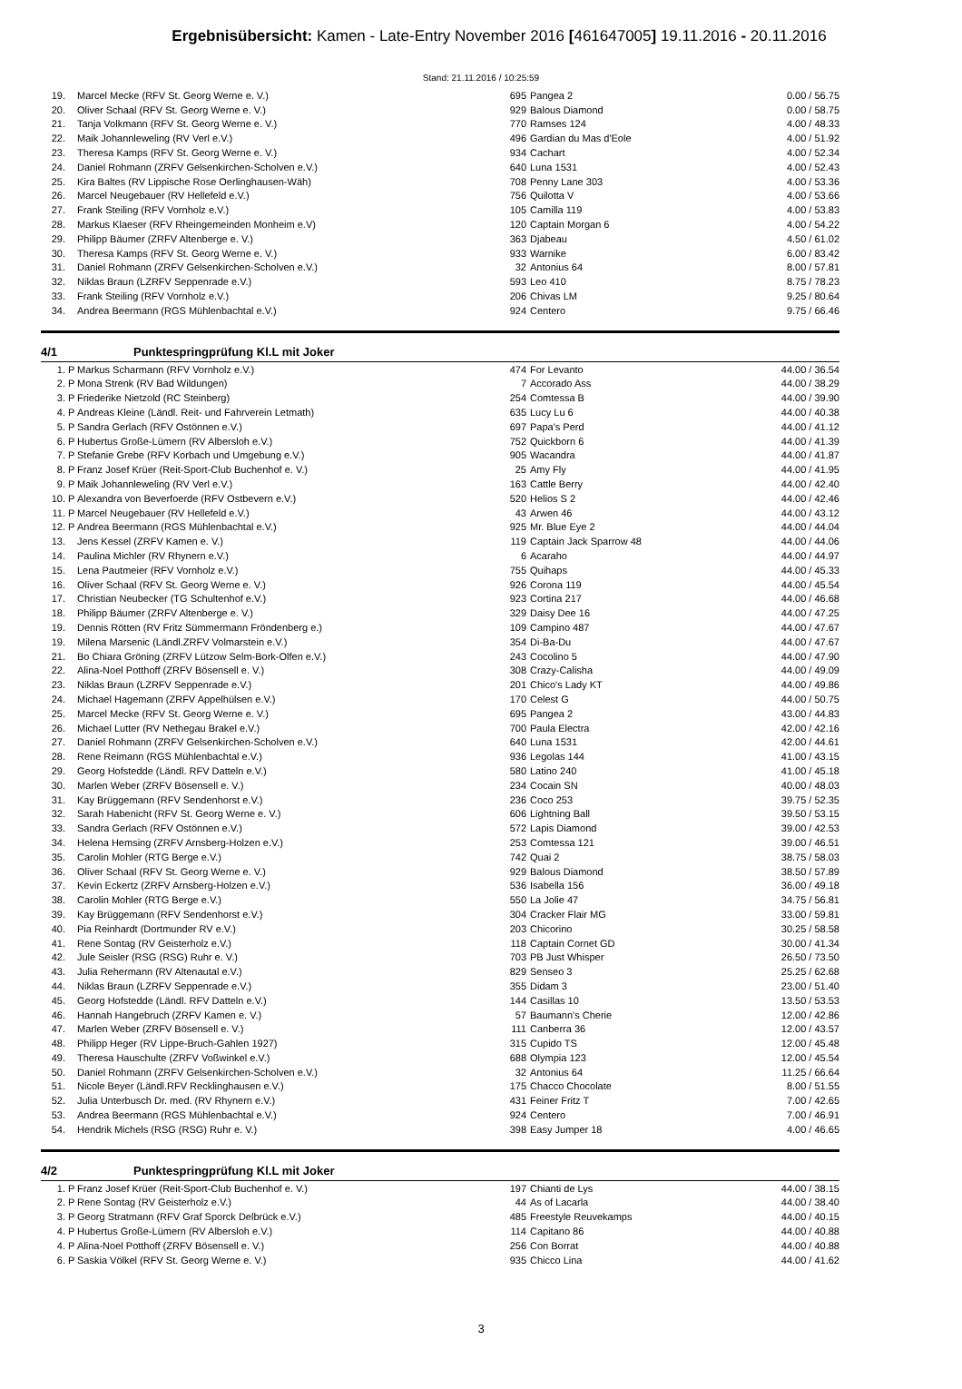Ergebnisübersicht: Kamen - Late-Entry November 2016 [461647005] 19.11.2016 - 20.11.2016
Stand: 21.11.2016 / 10:25:59
| 19. | | Marcel Mecke (RFV St. Georg Werne e. V.) | 695 | Pangea 2 | 0.00 / 56.75 |
| 20. | | Oliver Schaal (RFV St. Georg Werne e. V.) | 929 | Balous Diamond | 0.00 / 58.75 |
| 21. | | Tanja Volkmann (RFV St. Georg Werne e. V.) | 770 | Ramses 124 | 4.00 / 48.33 |
| 22. | | Maik Johannleweling (RV Verl e.V.) | 496 | Gardian du Mas d'Eole | 4.00 / 51.92 |
| 23. | | Theresa Kamps (RFV St. Georg Werne e. V.) | 934 | Cachart | 4.00 / 52.34 |
| 24. | | Daniel Rohmann (ZRFV Gelsenkirchen-Scholven e.V.) | 640 | Luna 1531 | 4.00 / 52.43 |
| 25. | | Kira Baltes (RV Lippische Rose Oerlinghausen-Wäh) | 708 | Penny Lane 303 | 4.00 / 53.36 |
| 26. | | Marcel Neugebauer (RV Hellefeld e.V.) | 756 | Quilotta V | 4.00 / 53.66 |
| 27. | | Frank Steiling (RFV Vornholz e.V.) | 105 | Camilla 119 | 4.00 / 53.83 |
| 28. | | Markus Klaeser (RFV Rheingemeinden Monheim e.V) | 120 | Captain Morgan 6 | 4.00 / 54.22 |
| 29. | | Philipp Bäumer (ZRFV Altenberge e. V.) | 363 | Djabeau | 4.50 / 61.02 |
| 30. | | Theresa Kamps (RFV St. Georg Werne e. V.) | 933 | Warnike | 6.00 / 83.42 |
| 31. | | Daniel Rohmann (ZRFV Gelsenkirchen-Scholven e.V.) | 32 | Antonius 64 | 8.00 / 57.81 |
| 32. | | Niklas Braun (LZRFV Seppenrade e.V.) | 593 | Leo 410 | 8.75 / 78.23 |
| 33. | | Frank Steiling (RFV Vornholz e.V.) | 206 | Chivas LM | 9.25 / 80.64 |
| 34. | | Andrea Beermann (RGS Mühlenbachtal e.V.) | 924 | Centero | 9.75 / 66.46 |
4/1 Punktespringprüfung Kl.L mit Joker
| 1. | P | Markus Scharmann (RFV Vornholz e.V.) | 474 | For Levanto | 44.00 / 36.54 |
| 2. | P | Mona Strenk (RV Bad Wildungen) | 7 | Accorado Ass | 44.00 / 38.29 |
| 3. | P | Friederike Nietzold (RC Steinberg) | 254 | Comtessa B | 44.00 / 39.90 |
| 4. | P | Andreas Kleine (Ländl. Reit- und Fahrverein Letmath) | 635 | Lucy Lu 6 | 44.00 / 40.38 |
| 5. | P | Sandra Gerlach (RFV Ostönnen e.V.) | 697 | Papa's Perd | 44.00 / 41.12 |
| 6. | P | Hubertus Große-Lümern (RV Albersloh e.V.) | 752 | Quickborn 6 | 44.00 / 41.39 |
| 7. | P | Stefanie Grebe (RFV Korbach und Umgebung e.V.) | 905 | Wacandra | 44.00 / 41.87 |
| 8. | P | Franz Josef Krüer (Reit-Sport-Club Buchenhof e. V.) | 25 | Amy Fly | 44.00 / 41.95 |
| 9. | P | Maik Johannleweling (RV Verl e.V.) | 163 | Cattle Berry | 44.00 / 42.40 |
| 10. | P | Alexandra von Beverfoerde (RFV Ostbevern e.V.) | 520 | Helios S 2 | 44.00 / 42.46 |
| 11. | P | Marcel Neugebauer (RV Hellefeld e.V.) | 43 | Arwen 46 | 44.00 / 43.12 |
| 12. | P | Andrea Beermann (RGS Mühlenbachtal e.V.) | 925 | Mr. Blue Eye 2 | 44.00 / 44.04 |
| 13. | | Jens Kessel (ZRFV Kamen e. V.) | 119 | Captain Jack Sparrow 48 | 44.00 / 44.06 |
| 14. | | Paulina Michler (RV Rhynern e.V.) | 6 | Acaraho | 44.00 / 44.97 |
| 15. | | Lena Pautmeier (RFV Vornholz e.V.) | 755 | Quihaps | 44.00 / 45.33 |
| 16. | | Oliver Schaal (RFV St. Georg Werne e. V.) | 926 | Corona 119 | 44.00 / 45.54 |
| 17. | | Christian Neubecker (TG Schultenhof e.V.) | 923 | Cortina 217 | 44.00 / 46.68 |
| 18. | | Philipp Bäumer (ZRFV Altenberge e. V.) | 329 | Daisy Dee 16 | 44.00 / 47.25 |
| 19. | | Dennis Rötten (RV Fritz Sümmermann Fröndenberg e.) | 109 | Campino 487 | 44.00 / 47.67 |
| 19. | | Milena Marsenic (Ländl.ZRFV Volmarstein e.V.) | 354 | Di-Ba-Du | 44.00 / 47.67 |
| 21. | | Bo Chiara Gröning (ZRFV Lützow Selm-Bork-Olfen e.V.) | 243 | Cocolino 5 | 44.00 / 47.90 |
| 22. | | Alina-Noel Potthoff (ZRFV Bösensell e. V.) | 308 | Crazy-Calisha | 44.00 / 49.09 |
| 23. | | Niklas Braun (LZRFV Seppenrade e.V.) | 201 | Chico's Lady KT | 44.00 / 49.86 |
| 24. | | Michael Hagemann (ZRFV Appelhülsen e.V.) | 170 | Celest G | 44.00 / 50.75 |
| 25. | | Marcel Mecke (RFV St. Georg Werne e. V.) | 695 | Pangea 2 | 43.00 / 44.83 |
| 26. | | Michael Lutter (RV Nethegau Brakel e.V.) | 700 | Paula Electra | 42.00 / 42.16 |
| 27. | | Daniel Rohmann (ZRFV Gelsenkirchen-Scholven e.V.) | 640 | Luna 1531 | 42.00 / 44.61 |
| 28. | | Rene Reimann (RGS Mühlenbachtal e.V.) | 936 | Legolas 144 | 41.00 / 43.15 |
| 29. | | Georg Hofstedde (Ländl. RFV Datteln e.V.) | 580 | Latino 240 | 41.00 / 45.18 |
| 30. | | Marlen Weber (ZRFV Bösensell e. V.) | 234 | Cocain SN | 40.00 / 48.03 |
| 31. | | Kay Brüggemann (RFV Sendenhorst e.V.) | 236 | Coco 253 | 39.75 / 52.35 |
| 32. | | Sarah Habenicht (RFV St. Georg Werne e. V.) | 606 | Lightning Ball | 39.50 / 53.15 |
| 33. | | Sandra Gerlach (RFV Ostönnen e.V.) | 572 | Lapis Diamond | 39.00 / 42.53 |
| 34. | | Helena Hemsing (ZRFV Arnsberg-Holzen e.V.) | 253 | Comtessa 121 | 39.00 / 46.51 |
| 35. | | Carolin Mohler (RTG Berge e.V.) | 742 | Quai 2 | 38.75 / 58.03 |
| 36. | | Oliver Schaal (RFV St. Georg Werne e. V.) | 929 | Balous Diamond | 38.50 / 57.89 |
| 37. | | Kevin Eckertz (ZRFV Arnsberg-Holzen e.V.) | 536 | Isabella 156 | 36.00 / 49.18 |
| 38. | | Carolin Mohler (RTG Berge e.V.) | 550 | La Jolie 47 | 34.75 / 56.81 |
| 39. | | Kay Brüggemann (RFV Sendenhorst e.V.) | 304 | Cracker Flair MG | 33.00 / 59.81 |
| 40. | | Pia Reinhardt (Dortmunder RV e.V.) | 203 | Chicorino | 30.25 / 58.58 |
| 41. | | Rene Sontag (RV Geisterholz e.V.) | 118 | Captain Cornet GD | 30.00 / 41.34 |
| 42. | | Jule Seisler (RSG (RSG) Ruhr e. V.) | 703 | PB Just Whisper | 26.50 / 73.50 |
| 43. | | Julia Rehermann (RV Altenautal e.V.) | 829 | Senseo 3 | 25.25 / 62.68 |
| 44. | | Niklas Braun (LZRFV Seppenrade e.V.) | 355 | Didam 3 | 23.00 / 51.40 |
| 45. | | Georg Hofstedde (Ländl. RFV Datteln e.V.) | 144 | Casillas 10 | 13.50 / 53.53 |
| 46. | | Hannah Hangebruch (ZRFV Kamen e. V.) | 57 | Baumann's Cherie | 12.00 / 42.86 |
| 47. | | Marlen Weber (ZRFV Bösensell e. V.) | 111 | Canberra 36 | 12.00 / 43.57 |
| 48. | | Philipp Heger (RV Lippe-Bruch-Gahlen 1927) | 315 | Cupido TS | 12.00 / 45.48 |
| 49. | | Theresa Hauschulte (ZRFV Voßwinkel e.V.) | 688 | Olympia 123 | 12.00 / 45.54 |
| 50. | | Daniel Rohmann (ZRFV Gelsenkirchen-Scholven e.V.) | 32 | Antonius 64 | 11.25 / 66.64 |
| 51. | | Nicole Beyer (Ländl.RFV Recklinghausen e.V.) | 175 | Chacco Chocolate | 8.00 / 51.55 |
| 52. | | Julia Unterbusch Dr. med. (RV Rhynern e.V.) | 431 | Feiner Fritz T | 7.00 / 42.65 |
| 53. | | Andrea Beermann (RGS Mühlenbachtal e.V.) | 924 | Centero | 7.00 / 46.91 |
| 54. | | Hendrik Michels (RSG (RSG) Ruhr e. V.) | 398 | Easy Jumper 18 | 4.00 / 46.65 |
4/2 Punktespringprüfung Kl.L mit Joker
| 1. | P | Franz Josef Krüer (Reit-Sport-Club Buchenhof e. V.) | 197 | Chianti de Lys | 44.00 / 38.15 |
| 2. | P | Rene Sontag (RV Geisterholz e.V.) | 44 | As of Lacarla | 44.00 / 38.40 |
| 3. | P | Georg Stratmann (RFV Graf Sporck Delbrück e.V.) | 485 | Freestyle Reuvekamps | 44.00 / 40.15 |
| 4. | P | Hubertus Große-Lümern (RV Albersloh e.V.) | 114 | Capitano 86 | 44.00 / 40.88 |
| 4. | P | Alina-Noel Potthoff (ZRFV Bösensell e. V.) | 256 | Con Borrat | 44.00 / 40.88 |
| 6. | P | Saskia Völkel (RFV St. Georg Werne e. V.) | 935 | Chicco Lina | 44.00 / 41.62 |
3